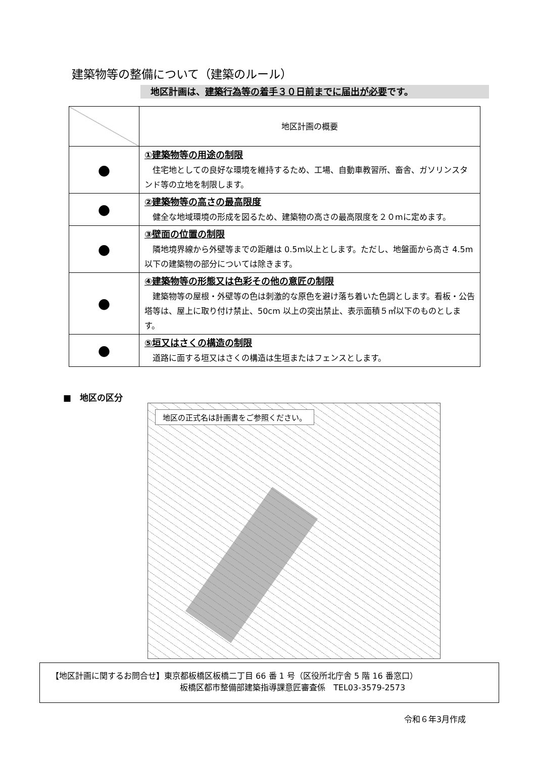建築物等の整備について（建築のルール）
地区計画は、建築行為等の着手３０日前までに届出が必要です。
| | 地区計画の概要 |
| --- | --- |
| ● | ①建築物等の用途の制限 住宅地としての良好な環境を維持するため、工場、自動車教習所、畜舎、ガソリンスタンド等の立地を制限します。 |
| ● | ②建築物等の高さの最高限度 健全な地域環境の形成を図るため、建築物の高さの最高限度を２０mに定めます。 |
| ● | ③壁面の位置の制限 隣地境界線から外壁等までの距離は 0.5m以上とします。ただし、地盤面から高さ 4.5m以下の建築物の部分については除きます。 |
| ● | ④建築物等の形態又は色彩その他の意匠の制限 建築物等の屋根・外壁等の色は刺激的な原色を避け落ち着いた色調とします。看板・公告塔等は、屋上に取り付け禁止、50cm 以上の突出禁止、表示面積５㎡以下のものとします。 |
| ● | ⑤垣又はさくの構造の制限 道路に面する垣又はさくの構造は生垣またはフェンスとします。 |
■　地区の区分
地区の正式名は計画書をご参照ください。
【地区計画に関するお問合せ】東京都板橋区板橋二丁目 66 番 1 号（区役所北庁舎 5 階 16 番窓口）
板橋区都市整備部建築指導課意匠審査係　TEL03-3579-2573
令和６年3月作成